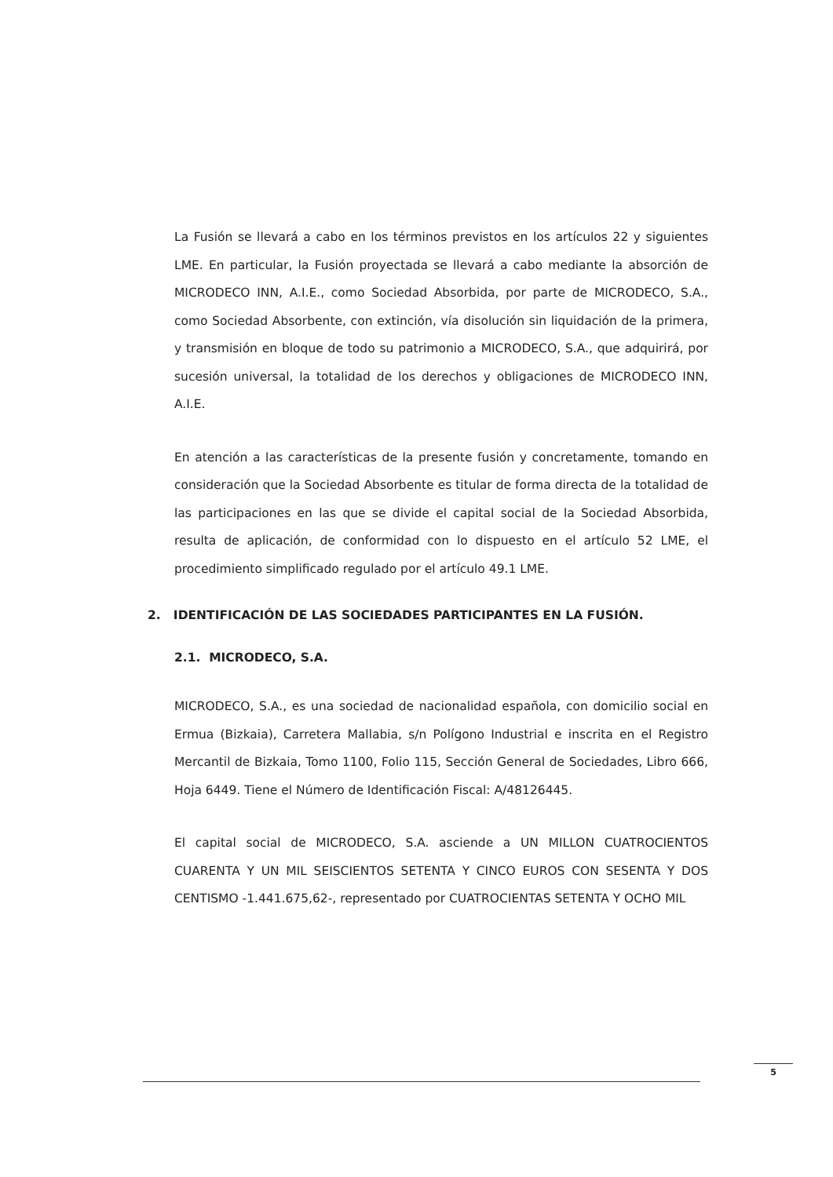La Fusión se llevará a cabo en los términos previstos en los artículos 22 y siguientes LME. En particular, la Fusión proyectada se llevará a cabo mediante la absorción de MICRODECO INN, A.I.E., como Sociedad Absorbida, por parte de MICRODECO, S.A., como Sociedad Absorbente, con extinción, vía disolución sin liquidación de la primera, y transmisión en bloque de todo su patrimonio a MICRODECO, S.A., que adquirirá, por sucesión universal, la totalidad de los derechos y obligaciones de MICRODECO INN, A.I.E.
En atención a las características de la presente fusión y concretamente, tomando en consideración que la Sociedad Absorbente es titular de forma directa de la totalidad de las participaciones en las que se divide el capital social de la Sociedad Absorbida, resulta de aplicación, de conformidad con lo dispuesto en el artículo 52 LME, el procedimiento simplificado regulado por el artículo 49.1 LME.
2. IDENTIFICACIÓN DE LAS SOCIEDADES PARTICIPANTES EN LA FUSIÓN.
2.1. MICRODECO, S.A.
MICRODECO, S.A., es una sociedad de nacionalidad española, con domicilio social en Ermua (Bizkaia), Carretera Mallabia, s/n Polígono Industrial e inscrita en el Registro Mercantil de Bizkaia, Tomo 1100, Folio 115, Sección General de Sociedades, Libro 666, Hoja 6449. Tiene el Número de Identificación Fiscal: A/48126445.
El capital social de MICRODECO, S.A. asciende a UN MILLON CUATROCIENTOS CUARENTA Y UN MIL SEISCIENTOS SETENTA Y CINCO EUROS CON SESENTA Y DOS CENTISMO -1.441.675,62-, representado por CUATROCIENTAS SETENTA Y OCHO MIL
5